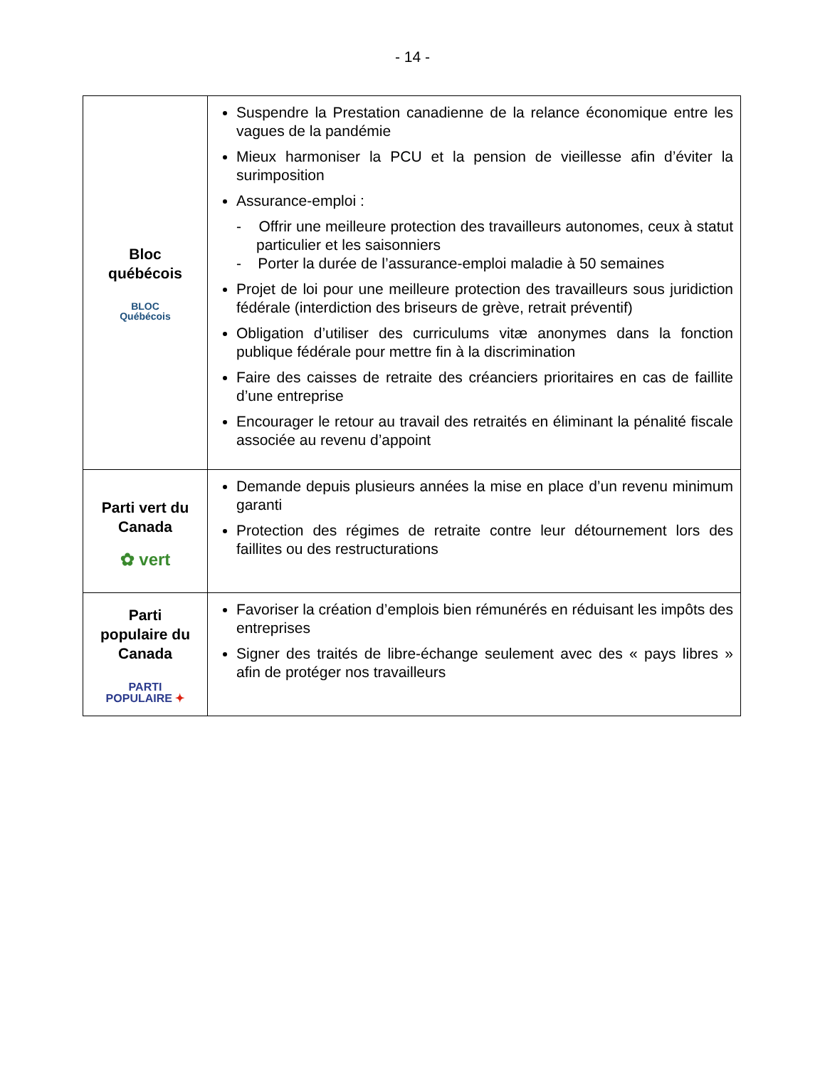- 14 -
| Bloc québécois BLOC Québécois | Suspendre la Prestation canadienne de la relance économique entre les vagues de la pandémie Mieux harmoniser la PCU et la pension de vieillesse afin d’éviter la surimposition Assurance-emploi : - Offrir une meilleure protection des travailleurs autonomes, ceux à statut particulier et les saisonniers - Porter la durée de l’assurance-emploi maladie à 50 semaines Projet de loi pour une meilleure protection des travailleurs sous juridiction fédérale (interdiction des briseurs de grève, retrait préventif) Obligation d’utiliser des curriculums vitæ anonymes dans la fonction publique fédérale pour mettre fin à la discrimination Faire des caisses de retraite des créanciers prioritaires en cas de faillite d’une entreprise Encourager le retour au travail des retraités en éliminant la pénalité fiscale associée au revenu d’appoint |
| Parti vert du Canada ✿ vert | Demande depuis plusieurs années la mise en place d’un revenu minimum garanti Protection des régimes de retraite contre leur détournement lors des faillites ou des restructurations |
| Parti populaire du Canada PARTI POPULAIRE ✦ | Favoriser la création d’emplois bien rémunérés en réduisant les impôts des entreprises Signer des traités de libre-échange seulement avec des « pays libres » afin de protéger nos travailleurs |